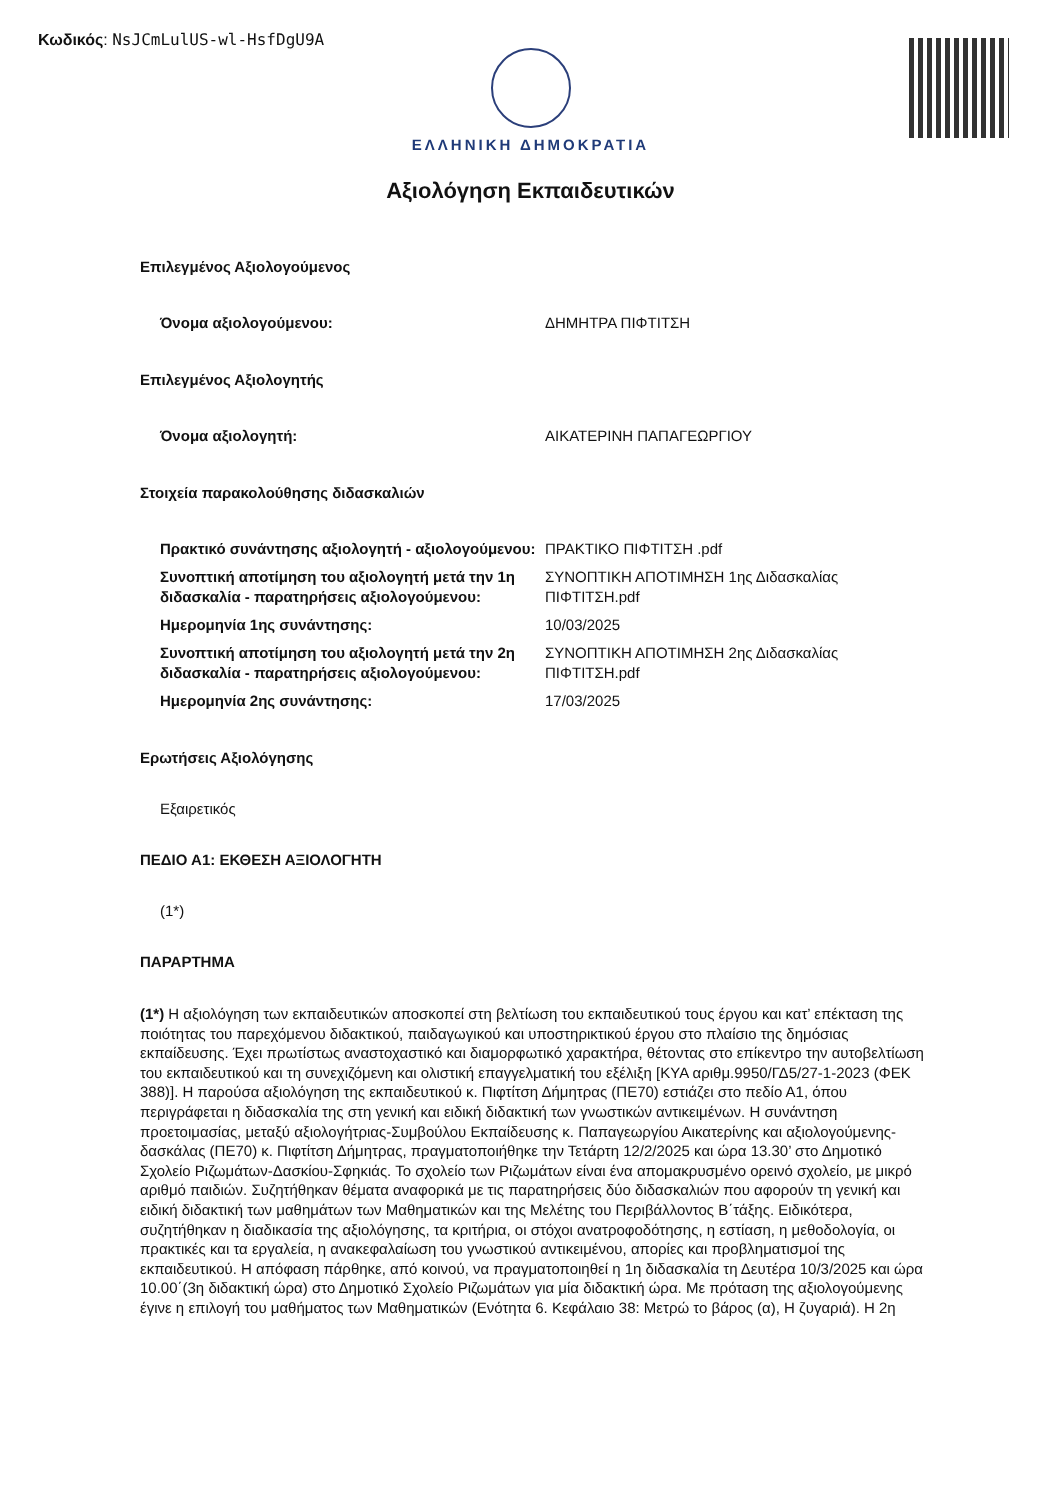Κωδικός: NsJCmLulUS-wl-HsfDgU9A
ΕΛΛΗΝΙΚΗ ΔΗΜΟΚΡΑΤΙΑ
Αξιολόγηση Εκπαιδευτικών
Επιλεγμένος Αξιολογούμενος
| Όνομα αξιολογούμενου: | ΔΗΜΗΤΡΑ ΠΙΦΤΙΤΣΗ |
Επιλεγμένος Αξιολογητής
| Όνομα αξιολογητή: | ΑΙΚΑΤΕΡΙΝΗ ΠΑΠΑΓΕΩΡΓΙΟΥ |
Στοιχεία παρακολούθησης διδασκαλιών
| Πρακτικό συνάντησης αξιολογητή - αξιολογούμενου: | ΠΡΑΚΤΙΚΟ ΠΙΦΤΙΤΣΗ .pdf |
| Συνοπτική αποτίμηση του αξιολογητή μετά την 1η διδασκαλία - παρατηρήσεις αξιολογούμενου: | ΣΥΝΟΠΤΙΚΗ ΑΠΟΤΙΜΗΣΗ 1ης Διδασκαλίας ΠΙΦΤΙΤΣΗ.pdf |
| Ημερομηνία 1ης συνάντησης: | 10/03/2025 |
| Συνοπτική αποτίμηση του αξιολογητή μετά την 2η διδασκαλία - παρατηρήσεις αξιολογούμενου: | ΣΥΝΟΠΤΙΚΗ ΑΠΟΤΙΜΗΣΗ 2ης Διδασκαλίας ΠΙΦΤΙΤΣΗ.pdf |
| Ημερομηνία 2ης συνάντησης: | 17/03/2025 |
Ερωτήσεις Αξιολόγησης
Εξαιρετικός
ΠΕΔΙΟ Α1: ΕΚΘΕΣΗ ΑΞΙΟΛΟΓΗΤΗ
(1*)
ΠΑΡΑΡΤΗΜΑ
(1*) Η αξιολόγηση των εκπαιδευτικών αποσκοπεί στη βελτίωση του εκπαιδευτικού τους έργου και κατ’ επέκταση της ποιότητας του παρεχόμενου διδακτικού, παιδαγωγικού και υποστηρικτικού έργου στο πλαίσιο της δημόσιας εκπαίδευσης. Έχει πρωτίστως αναστοχαστικό και διαμορφωτικό χαρακτήρα, θέτοντας στο επίκεντρο την αυτοβελτίωση του εκπαιδευτικού και τη συνεχιζόμενη και ολιστική επαγγελματική του εξέλιξη [ΚΥΑ αριθμ.9950/ΓΔ5/27-1-2023 (ΦΕΚ 388)]. Η παρούσα αξιολόγηση της εκπαιδευτικού κ. Πιφτίτση Δήμητρας (ΠΕ70) εστιάζει στο πεδίο Α1, όπου περιγράφεται η διδασκαλία της στη γενική και ειδική διδακτική των γνωστικών αντικειμένων. Η συνάντηση προετοιμασίας, μεταξύ αξιολογήτριας-Συμβούλου Εκπαίδευσης κ. Παπαγεωργίου Αικατερίνης και αξιολογούμενης-δασκάλας (ΠΕ70) κ. Πιφτίτση Δήμητρας, πραγματοποιήθηκε την Τετάρτη 12/2/2025 και ώρα 13.30’ στο Δημοτικό Σχολείο Ριζωμάτων-Δασκίου-Σφηκιάς. Το σχολείο των Ριζωμάτων είναι ένα απομακρυσμένο ορεινό σχολείο, με μικρό αριθμό παιδιών. Συζητήθηκαν θέματα αναφορικά με τις παρατηρήσεις δύο διδασκαλιών που αφορούν τη γενική και ειδική διδακτική των μαθημάτων των Μαθηματικών και της Μελέτης του Περιβάλλοντος Β΄τάξης. Ειδικότερα, συζητήθηκαν η διαδικασία της αξιολόγησης, τα κριτήρια, οι στόχοι ανατροφοδότησης, η εστίαση, η μεθοδολογία, οι πρακτικές και τα εργαλεία, η ανακεφαλαίωση του γνωστικού αντικειμένου, απορίες και προβληματισμοί της εκπαιδευτικού. Η απόφαση πάρθηκε, από κοινού, να πραγματοποιηθεί η 1η διδασκαλία τη Δευτέρα 10/3/2025 και ώρα 10.00΄(3η διδακτική ώρα) στο Δημοτικό Σχολείο Ριζωμάτων για μία διδακτική ώρα. Με πρόταση της αξιολογούμενης έγινε η επιλογή του μαθήματος των Μαθηματικών (Ενότητα 6. Κεφάλαιο 38: Μετρώ το βάρος (α), Η ζυγαριά). Η 2η